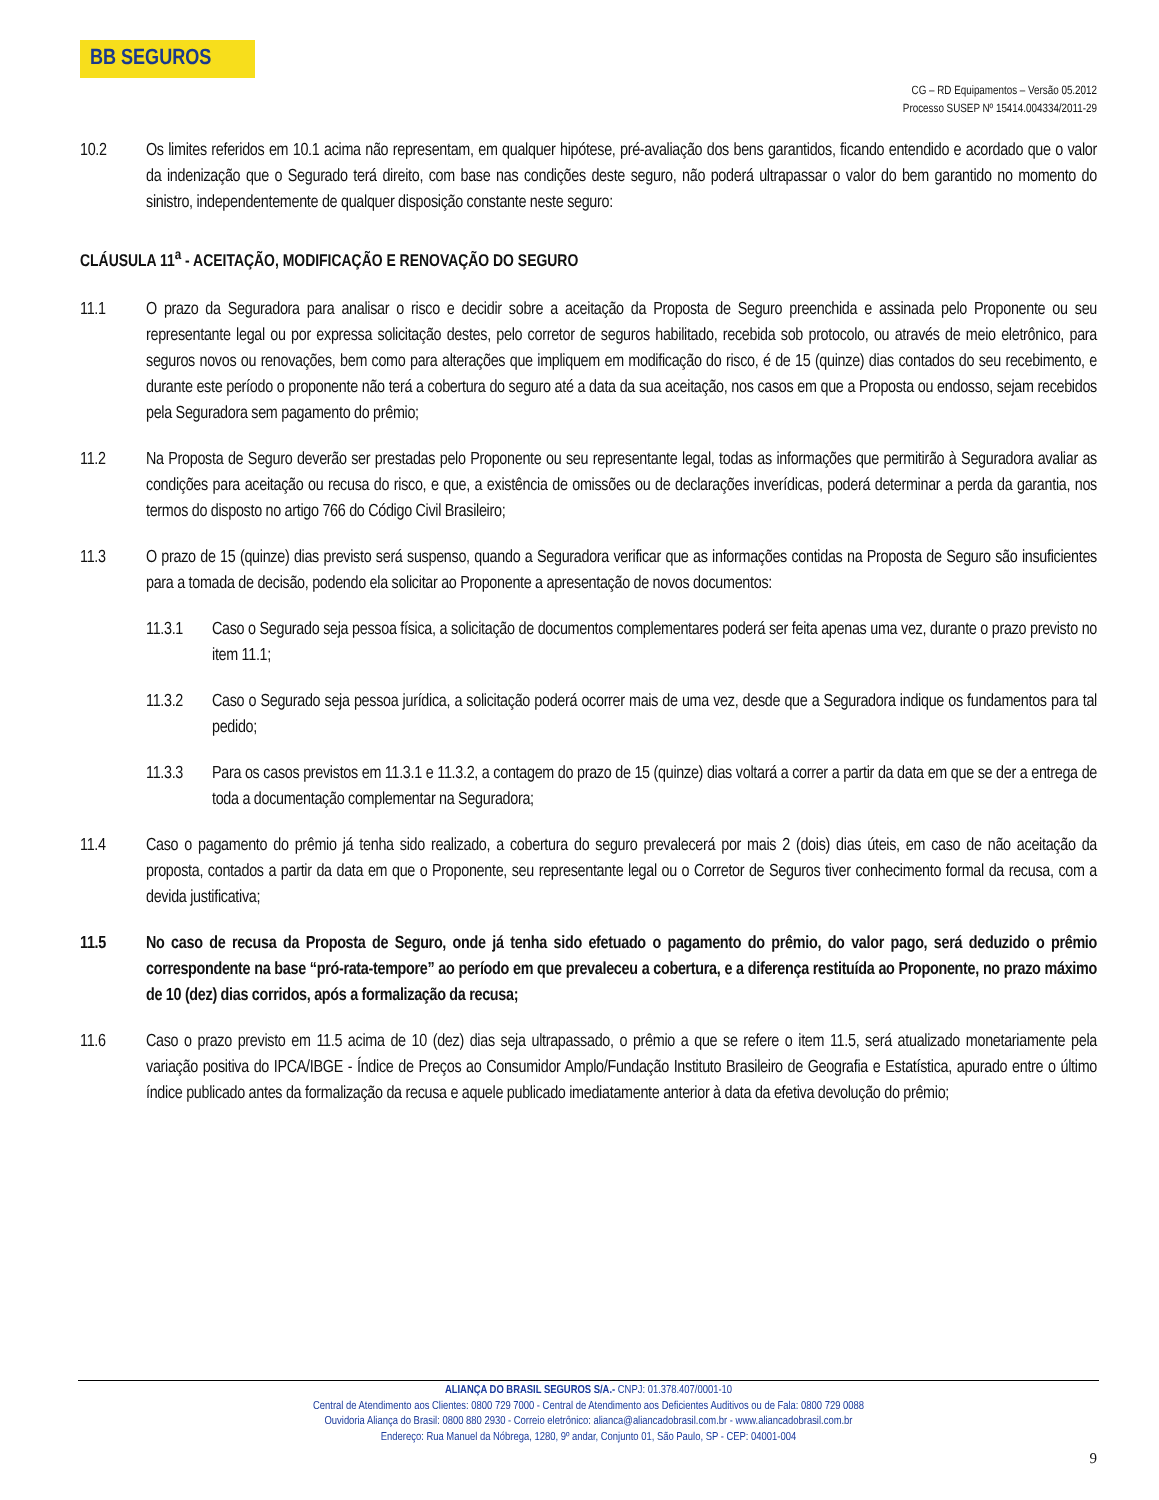BB SEGUROS
CG – RD Equipamentos – Versão 05.2012
Processo SUSEP Nº 15414.004334/2011-29
10.2 Os limites referidos em 10.1 acima não representam, em qualquer hipótese, pré-avaliação dos bens garantidos, ficando entendido e acordado que o valor da indenização que o Segurado terá direito, com base nas condições deste seguro, não poderá ultrapassar o valor do bem garantido no momento do sinistro, independentemente de qualquer disposição constante neste seguro:
CLÁUSULA 11<sup>a</sup> - ACEITAÇÃO, MODIFICAÇÃO E RENOVAÇÃO DO SEGURO
11.1 O prazo da Seguradora para analisar o risco e decidir sobre a aceitação da Proposta de Seguro preenchida e assinada pelo Proponente ou seu representante legal ou por expressa solicitação destes, pelo corretor de seguros habilitado, recebida sob protocolo, ou através de meio eletrônico, para seguros novos ou renovações, bem como para alterações que impliquem em modificação do risco, é de 15 (quinze) dias contados do seu recebimento, e durante este período o proponente não terá a cobertura do seguro até a data da sua aceitação, nos casos em que a Proposta ou endosso, sejam recebidos pela Seguradora sem pagamento do prêmio;
11.2 Na Proposta de Seguro deverão ser prestadas pelo Proponente ou seu representante legal, todas as informações que permitirão à Seguradora avaliar as condições para aceitação ou recusa do risco, e que, a existência de omissões ou de declarações inverídicas, poderá determinar a perda da garantia, nos termos do disposto no artigo 766 do Código Civil Brasileiro;
11.3 O prazo de 15 (quinze) dias previsto será suspenso, quando a Seguradora verificar que as informações contidas na Proposta de Seguro são insuficientes para a tomada de decisão, podendo ela solicitar ao Proponente a apresentação de novos documentos:
11.3.1 Caso o Segurado seja pessoa física, a solicitação de documentos complementares poderá ser feita apenas uma vez, durante o prazo previsto no item 11.1;
11.3.2 Caso o Segurado seja pessoa jurídica, a solicitação poderá ocorrer mais de uma vez, desde que a Seguradora indique os fundamentos para tal pedido;
11.3.3 Para os casos previstos em 11.3.1 e 11.3.2, a contagem do prazo de 15 (quinze) dias voltará a correr a partir da data em que se der a entrega de toda a documentação complementar na Seguradora;
11.4 Caso o pagamento do prêmio já tenha sido realizado, a cobertura do seguro prevalecerá por mais 2 (dois) dias úteis, em caso de não aceitação da proposta, contados a partir da data em que o Proponente, seu representante legal ou o Corretor de Seguros tiver conhecimento formal da recusa, com a devida justificativa;
11.5 No caso de recusa da Proposta de Seguro, onde já tenha sido efetuado o pagamento do prêmio, do valor pago, será deduzido o prêmio correspondente na base “pró-rata-tempore” ao período em que prevaleceu a cobertura, e a diferença restituída ao Proponente, no prazo máximo de 10 (dez) dias corridos, após a formalização da recusa;
11.6 Caso o prazo previsto em 11.5 acima de 10 (dez) dias seja ultrapassado, o prêmio a que se refere o item 11.5, será atualizado monetariamente pela variação positiva do IPCA/IBGE - Índice de Preços ao Consumidor Amplo/Fundação Instituto Brasileiro de Geografia e Estatística, apurado entre o último índice publicado antes da formalização da recusa e aquele publicado imediatamente anterior à data da efetiva devolução do prêmio;
ALIANÇA DO BRASIL SEGUROS S/A.- CNPJ: 01.378.407/0001-10
Central de Atendimento aos Clientes: 0800 729 7000 - Central de Atendimento aos Deficientes Auditivos ou de Fala: 0800 729 0088
Ouvidoria Aliança do Brasil: 0800 880 2930 - Correio eletrônico: alianca@aliancadobrasil.com.br - www.aliancadobrasil.com.br
Endereço: Rua Manuel da Nóbrega, 1280, 9º andar, Conjunto 01, São Paulo, SP - CEP: 04001-004
9